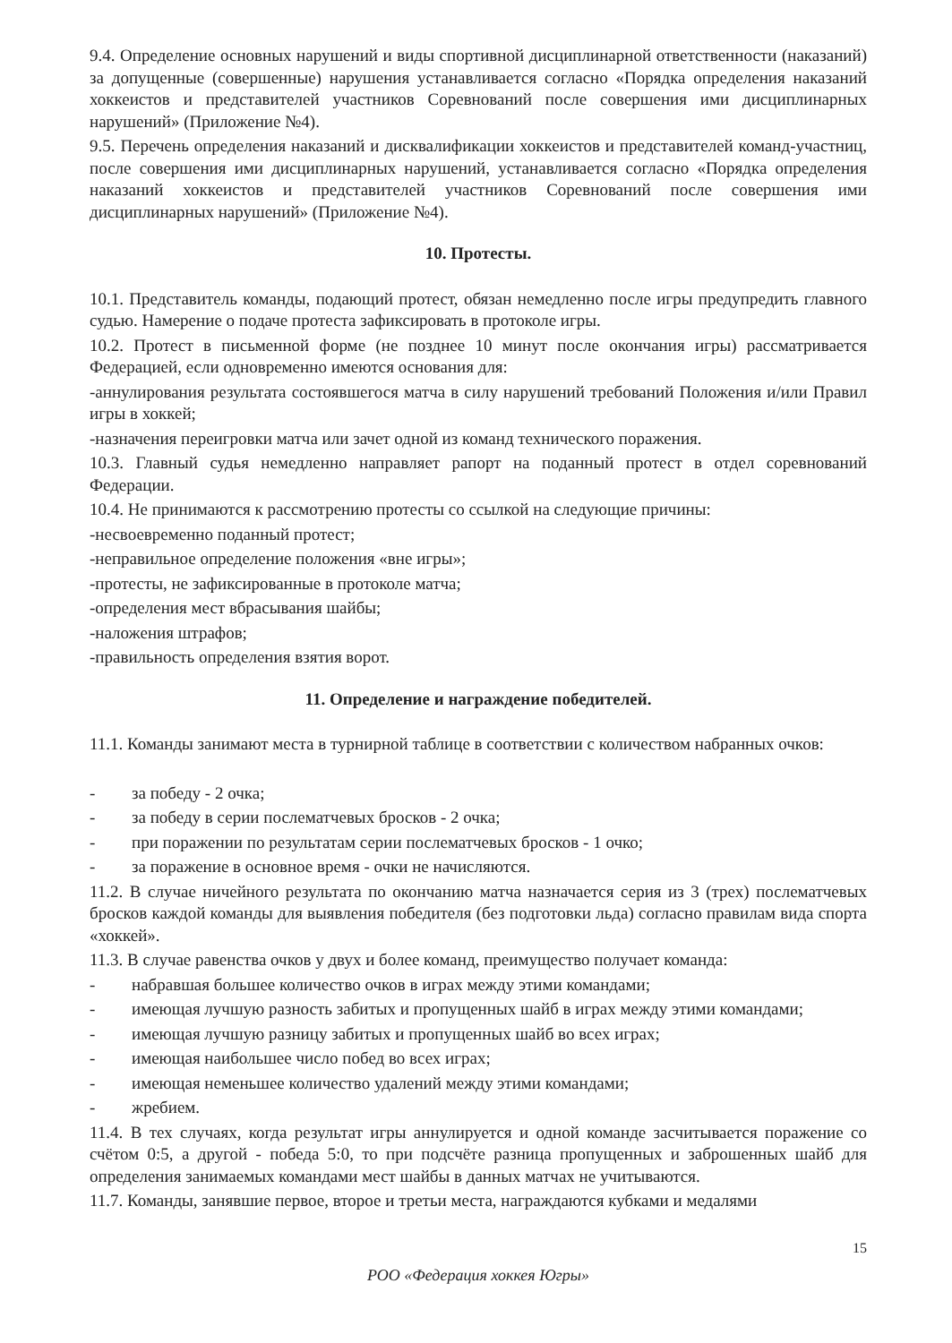9.4. Определение основных нарушений и виды спортивной дисциплинарной ответственности (наказаний) за допущенные (совершенные) нарушения устанавливается согласно «Порядка определения наказаний хоккеистов и представителей участников Соревнований после совершения ими дисциплинарных нарушений» (Приложение №4).
9.5. Перечень определения наказаний и дисквалификации хоккеистов и представителей команд-участниц, после совершения ими дисциплинарных нарушений, устанавливается согласно «Порядка определения наказаний хоккеистов и представителей участников Соревнований после совершения ими дисциплинарных нарушений» (Приложение №4).
10. Протесты.
10.1. Представитель команды, подающий протест, обязан немедленно после игры предупредить главного судью. Намерение о подаче протеста зафиксировать в протоколе игры.
10.2. Протест в письменной форме (не позднее 10 минут после окончания игры) рассматривается Федерацией, если одновременно имеются основания для:
-аннулирования результата состоявшегося матча в силу нарушений требований Положения и/или Правил игры в хоккей;
-назначения переигровки матча или зачет одной из команд технического поражения.
10.3. Главный судья немедленно направляет рапорт на поданный протест в отдел соревнований Федерации.
10.4. Не принимаются к рассмотрению протесты со ссылкой на следующие причины:
-несвоевременно поданный протест;
-неправильное определение положения «вне игры»;
-протесты, не зафиксированные в протоколе матча;
-определения мест вбрасывания шайбы;
-наложения штрафов;
-правильность определения взятия ворот.
11. Определение и награждение победителей.
11.1. Команды занимают места в турнирной таблице в соответствии с количеством набранных очков:
- за победу - 2 очка;
- за победу в серии послематчевых бросков - 2 очка;
- при поражении по результатам серии послематчевых бросков - 1 очко;
- за поражение в основное время - очки не начисляются.
11.2. В случае ничейного результата по окончанию матча назначается серия из 3 (трех) послематчевых бросков каждой команды для выявления победителя (без подготовки льда) согласно правилам вида спорта «хоккей».
11.3. В случае равенства очков у двух и более команд, преимущество получает команда:
- набравшая большее количество очков в играх между этими командами;
- имеющая лучшую разность забитых и пропущенных шайб в играх между этими командами;
- имеющая лучшую разницу забитых и пропущенных шайб во всех играх;
- имеющая наибольшее число побед во всех играх;
- имеющая неменьшее количество удалений между этими командами;
- жребием.
11.4. В тех случаях, когда результат игры аннулируется и одной команде засчитывается поражение со счётом 0:5, а другой - победа 5:0, то при подсчёте разница пропущенных и заброшенных шайб для определения занимаемых командами мест шайбы в данных матчах не учитываются.
11.7. Команды, занявшие первое, второе и третьи места, награждаются кубками и медалями
15
РОО «Федерация хоккея Югры»